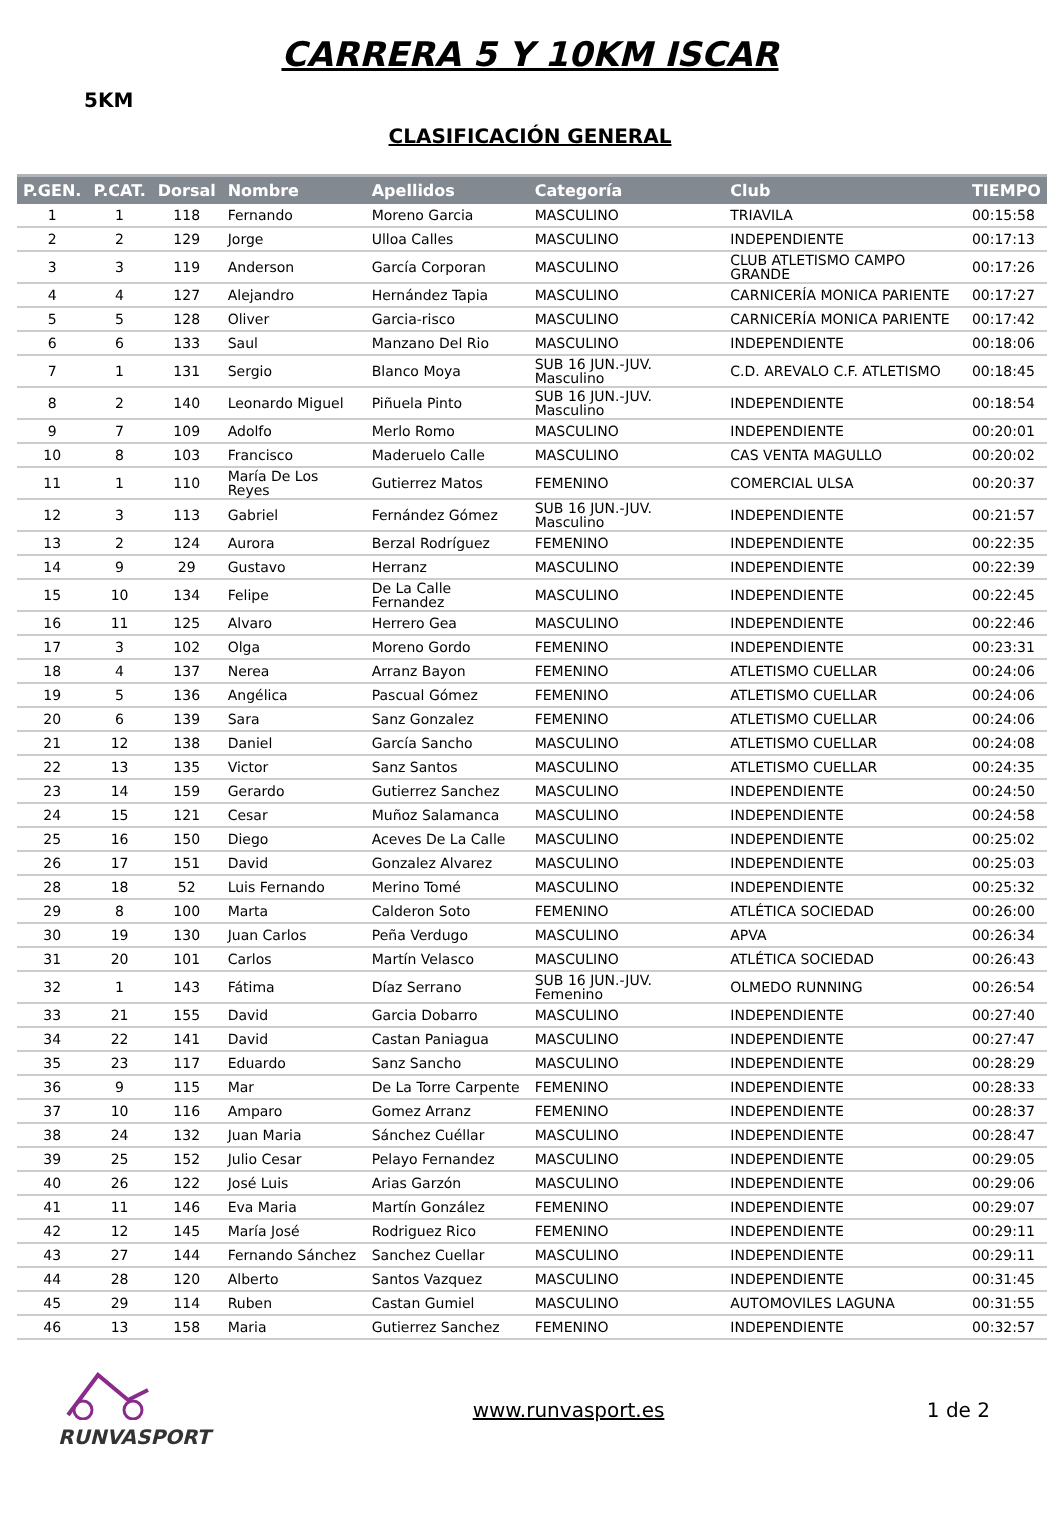CARRERA 5 Y 10KM ISCAR
5KM
CLASIFICACIÓN GENERAL
| P.GEN. | P.CAT. | Dorsal | Nombre | Apellidos | Categoría | Club | TIEMPO |
| --- | --- | --- | --- | --- | --- | --- | --- |
| 1 | 1 | 118 | Fernando | Moreno Garcia | MASCULINO | TRIAVILA | 00:15:58 |
| 2 | 2 | 129 | Jorge | Ulloa Calles | MASCULINO | INDEPENDIENTE | 00:17:13 |
| 3 | 3 | 119 | Anderson | García Corporan | MASCULINO | CLUB ATLETISMO CAMPO GRANDE | 00:17:26 |
| 4 | 4 | 127 | Alejandro | Hernández Tapia | MASCULINO | CARNICERÍA MONICA PARIENTE | 00:17:27 |
| 5 | 5 | 128 | Oliver | Garcia-risco | MASCULINO | CARNICERÍA MONICA PARIENTE | 00:17:42 |
| 6 | 6 | 133 | Saul | Manzano Del Rio | MASCULINO | INDEPENDIENTE | 00:18:06 |
| 7 | 1 | 131 | Sergio | Blanco Moya | SUB 16 JUN.-JUV. Masculino | C.D. AREVALO C.F. ATLETISMO | 00:18:45 |
| 8 | 2 | 140 | Leonardo Miguel | Piñuela Pinto | SUB 16 JUN.-JUV. Masculino | INDEPENDIENTE | 00:18:54 |
| 9 | 7 | 109 | Adolfo | Merlo Romo | MASCULINO | INDEPENDIENTE | 00:20:01 |
| 10 | 8 | 103 | Francisco | Maderuelo Calle | MASCULINO | CAS VENTA MAGULLO | 00:20:02 |
| 11 | 1 | 110 | María De Los Reyes | Gutierrez Matos | FEMENINO | COMERCIAL ULSA | 00:20:37 |
| 12 | 3 | 113 | Gabriel | Fernández Gómez | SUB 16 JUN.-JUV. Masculino | INDEPENDIENTE | 00:21:57 |
| 13 | 2 | 124 | Aurora | Berzal Rodríguez | FEMENINO | INDEPENDIENTE | 00:22:35 |
| 14 | 9 | 29 | Gustavo | Herranz | MASCULINO | INDEPENDIENTE | 00:22:39 |
| 15 | 10 | 134 | Felipe | De La Calle Fernandez | MASCULINO | INDEPENDIENTE | 00:22:45 |
| 16 | 11 | 125 | Alvaro | Herrero Gea | MASCULINO | INDEPENDIENTE | 00:22:46 |
| 17 | 3 | 102 | Olga | Moreno Gordo | FEMENINO | INDEPENDIENTE | 00:23:31 |
| 18 | 4 | 137 | Nerea | Arranz Bayon | FEMENINO | ATLETISMO CUELLAR | 00:24:06 |
| 19 | 5 | 136 | Angélica | Pascual Gómez | FEMENINO | ATLETISMO CUELLAR | 00:24:06 |
| 20 | 6 | 139 | Sara | Sanz Gonzalez | FEMENINO | ATLETISMO CUELLAR | 00:24:06 |
| 21 | 12 | 138 | Daniel | García Sancho | MASCULINO | ATLETISMO CUELLAR | 00:24:08 |
| 22 | 13 | 135 | Victor | Sanz Santos | MASCULINO | ATLETISMO CUELLAR | 00:24:35 |
| 23 | 14 | 159 | Gerardo | Gutierrez Sanchez | MASCULINO | INDEPENDIENTE | 00:24:50 |
| 24 | 15 | 121 | Cesar | Muñoz Salamanca | MASCULINO | INDEPENDIENTE | 00:24:58 |
| 25 | 16 | 150 | Diego | Aceves De La Calle | MASCULINO | INDEPENDIENTE | 00:25:02 |
| 26 | 17 | 151 | David | Gonzalez Alvarez | MASCULINO | INDEPENDIENTE | 00:25:03 |
| 28 | 18 | 52 | Luis Fernando | Merino Tomé | MASCULINO | INDEPENDIENTE | 00:25:32 |
| 29 | 8 | 100 | Marta | Calderon Soto | FEMENINO | ATLÉTICA SOCIEDAD | 00:26:00 |
| 30 | 19 | 130 | Juan Carlos | Peña Verdugo | MASCULINO | APVA | 00:26:34 |
| 31 | 20 | 101 | Carlos | Martín Velasco | MASCULINO | ATLÉTICA SOCIEDAD | 00:26:43 |
| 32 | 1 | 143 | Fátima | Díaz Serrano | SUB 16 JUN.-JUV. Femenino | OLMEDO RUNNING | 00:26:54 |
| 33 | 21 | 155 | David | Garcia Dobarro | MASCULINO | INDEPENDIENTE | 00:27:40 |
| 34 | 22 | 141 | David | Castan Paniagua | MASCULINO | INDEPENDIENTE | 00:27:47 |
| 35 | 23 | 117 | Eduardo | Sanz Sancho | MASCULINO | INDEPENDIENTE | 00:28:29 |
| 36 | 9 | 115 | Mar | De La Torre Carpente | FEMENINO | INDEPENDIENTE | 00:28:33 |
| 37 | 10 | 116 | Amparo | Gomez Arranz | FEMENINO | INDEPENDIENTE | 00:28:37 |
| 38 | 24 | 132 | Juan Maria | Sánchez Cuéllar | MASCULINO | INDEPENDIENTE | 00:28:47 |
| 39 | 25 | 152 | Julio Cesar | Pelayo Fernandez | MASCULINO | INDEPENDIENTE | 00:29:05 |
| 40 | 26 | 122 | José Luis | Arias Garzón | MASCULINO | INDEPENDIENTE | 00:29:06 |
| 41 | 11 | 146 | Eva Maria | Martín González | FEMENINO | INDEPENDIENTE | 00:29:07 |
| 42 | 12 | 145 | María José | Rodriguez Rico | FEMENINO | INDEPENDIENTE | 00:29:11 |
| 43 | 27 | 144 | Fernando Sánchez | Sanchez Cuellar | MASCULINO | INDEPENDIENTE | 00:29:11 |
| 44 | 28 | 120 | Alberto | Santos Vazquez | MASCULINO | INDEPENDIENTE | 00:31:45 |
| 45 | 29 | 114 | Ruben | Castan Gumiel | MASCULINO | AUTOMOVILES LAGUNA | 00:31:55 |
| 46 | 13 | 158 | Maria | Gutierrez Sanchez | FEMENINO | INDEPENDIENTE | 00:32:57 |
RUNVASPORT www.runvasport.es 1 de 2